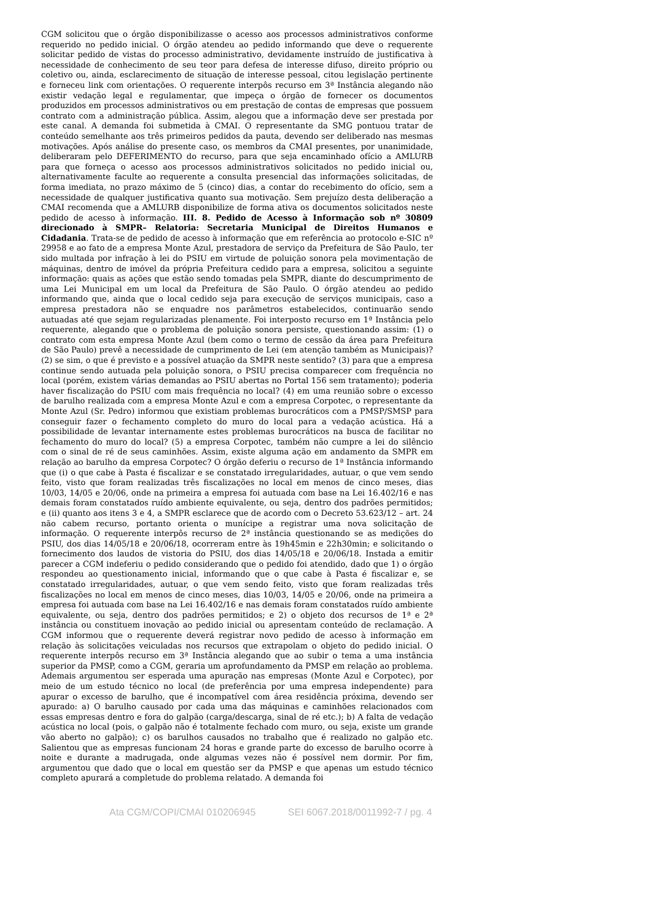CGM solicitou que o órgão disponibilizasse o acesso aos processos administrativos conforme requerido no pedido inicial. O órgão atendeu ao pedido informando que deve o requerente solicitar pedido de vistas do processo administrativo, devidamente instruído de justificativa à necessidade de conhecimento de seu teor para defesa de interesse difuso, direito próprio ou coletivo ou, ainda, esclarecimento de situação de interesse pessoal, citou legislação pertinente e forneceu link com orientações. O requerente interpôs recurso em 3ª Instância alegando não existir vedação legal e regulamentar, que impeça o órgão de fornecer os documentos produzidos em processos administrativos ou em prestação de contas de empresas que possuem contrato com a administração pública. Assim, alegou que a informação deve ser prestada por este canal. A demanda foi submetida à CMAI. O representante da SMG pontuou tratar de conteúdo semelhante aos três primeiros pedidos da pauta, devendo ser deliberado nas mesmas motivações. Após análise do presente caso, os membros da CMAI presentes, por unanimidade, deliberaram pelo DEFERIMENTO do recurso, para que seja encaminhado ofício a AMLURB para que forneça o acesso aos processos administrativos solicitados no pedido inicial ou, alternativamente faculte ao requerente a consulta presencial das informações solicitadas, de forma imediata, no prazo máximo de 5 (cinco) dias, a contar do recebimento do ofício, sem a necessidade de qualquer justificativa quanto sua motivação. Sem prejuízo desta deliberação a CMAI recomenda que a AMLURB disponibilize de forma ativa os documentos solicitados neste pedido de acesso à informação. III. 8. Pedido de Acesso à Informação sob nº 30809 direcionado à SMPR– Relatoria: Secretaria Municipal de Direitos Humanos e Cidadania. Trata-se de pedido de acesso à informação que em referência ao protocolo e-SIC nº 29958 e ao fato de a empresa Monte Azul, prestadora de serviço da Prefeitura de São Paulo, ter sido multada por infração à lei do PSIU em virtude de poluição sonora pela movimentação de máquinas, dentro de imóvel da própria Prefeitura cedido para a empresa, solicitou a seguinte informação: quais as ações que estão sendo tomadas pela SMPR, diante do descumprimento de uma Lei Municipal em um local da Prefeitura de São Paulo. O órgão atendeu ao pedido informando que, ainda que o local cedido seja para execução de serviços municipais, caso a empresa prestadora não se enquadre nos parâmetros estabelecidos, continuarão sendo autuadas até que sejam regularizadas plenamente. Foi interposto recurso em 1ª Instância pelo requerente, alegando que o problema de poluição sonora persiste, questionando assim: (1) o contrato com esta empresa Monte Azul (bem como o termo de cessão da área para Prefeitura de São Paulo) prevê a necessidade de cumprimento de Lei (em atenção também as Municipais)? (2) se sim, o que é previsto e a possível atuação da SMPR neste sentido? (3) para que a empresa continue sendo autuada pela poluição sonora, o PSIU precisa comparecer com frequência no local (porém, existem várias demandas ao PSIU abertas no Portal 156 sem tratamento); poderia haver fiscalização do PSIU com mais frequência no local? (4) em uma reunião sobre o excesso de barulho realizada com a empresa Monte Azul e com a empresa Corpotec, o representante da Monte Azul (Sr. Pedro) informou que existiam problemas burocráticos com a PMSP/SMSP para conseguir fazer o fechamento completo do muro do local para a vedação acústica. Há a possibilidade de levantar internamente estes problemas burocráticos na busca de facilitar no fechamento do muro do local? (5) a empresa Corpotec, também não cumpre a lei do silêncio com o sinal de ré de seus caminhões. Assim, existe alguma ação em andamento da SMPR em relação ao barulho da empresa Corpotec? O órgão deferiu o recurso de 1ª Instância informando que (i) o que cabe à Pasta é fiscalizar e se constatado irregularidades, autuar, o que vem sendo feito, visto que foram realizadas três fiscalizações no local em menos de cinco meses, dias 10/03, 14/05 e 20/06, onde na primeira a empresa foi autuada com base na Lei 16.402/16 e nas demais foram constatados ruído ambiente equivalente, ou seja, dentro dos padrões permitidos; e (ii) quanto aos itens 3 e 4, a SMPR esclarece que de acordo com o Decreto 53.623/12 – art. 24 não cabem recurso, portanto orienta o munícipe a registrar uma nova solicitação de informação. O requerente interpôs recurso de 2ª instância questionando se as medições do PSIU, dos dias 14/05/18 e 20/06/18, ocorreram entre às 19h45min e 22h30min; e solicitando o fornecimento dos laudos de vistoria do PSIU, dos dias 14/05/18 e 20/06/18. Instada a emitir parecer a CGM indeferiu o pedido considerando que o pedido foi atendido, dado que 1) o órgão respondeu ao questionamento inicial, informando que o que cabe à Pasta é fiscalizar e, se constatado irregularidades, autuar, o que vem sendo feito, visto que foram realizadas três fiscalizações no local em menos de cinco meses, dias 10/03, 14/05 e 20/06, onde na primeira a empresa foi autuada com base na Lei 16.402/16 e nas demais foram constatados ruído ambiente equivalente, ou seja, dentro dos padrões permitidos; e 2) o objeto dos recursos de 1ª e 2ª instância ou constituem inovação ao pedido inicial ou apresentam conteúdo de reclamação. A CGM informou que o requerente deverá registrar novo pedido de acesso à informação em relação às solicitações veiculadas nos recursos que extrapolam o objeto do pedido inicial. O requerente interpôs recurso em 3ª Instância alegando que ao subir o tema a uma instância superior da PMSP, como a CGM, geraria um aprofundamento da PMSP em relação ao problema. Ademais argumentou ser esperada uma apuração nas empresas (Monte Azul e Corpotec), por meio de um estudo técnico no local (de preferência por uma empresa independente) para apurar o excesso de barulho, que é incompatível com área residência próxima, devendo ser apurado: a) O barulho causado por cada uma das máquinas e caminhões relacionados com essas empresas dentro e fora do galpão (carga/descarga, sinal de ré etc.); b) A falta de vedação acústica no local (pois, o galpão não é totalmente fechado com muro, ou seja, existe um grande vão aberto no galpão); c) os barulhos causados no trabalho que é realizado no galpão etc. Salientou que as empresas funcionam 24 horas e grande parte do excesso de barulho ocorre à noite e durante a madrugada, onde algumas vezes não é possível nem dormir. Por fim, argumentou que dado que o local em questão ser da PMSP e que apenas um estudo técnico completo apurará a completude do problema relatado. A demanda foi
Ata CGM/COPI/CMAI 010206945 SEI 6067.2018/0011992-7 / pg. 4